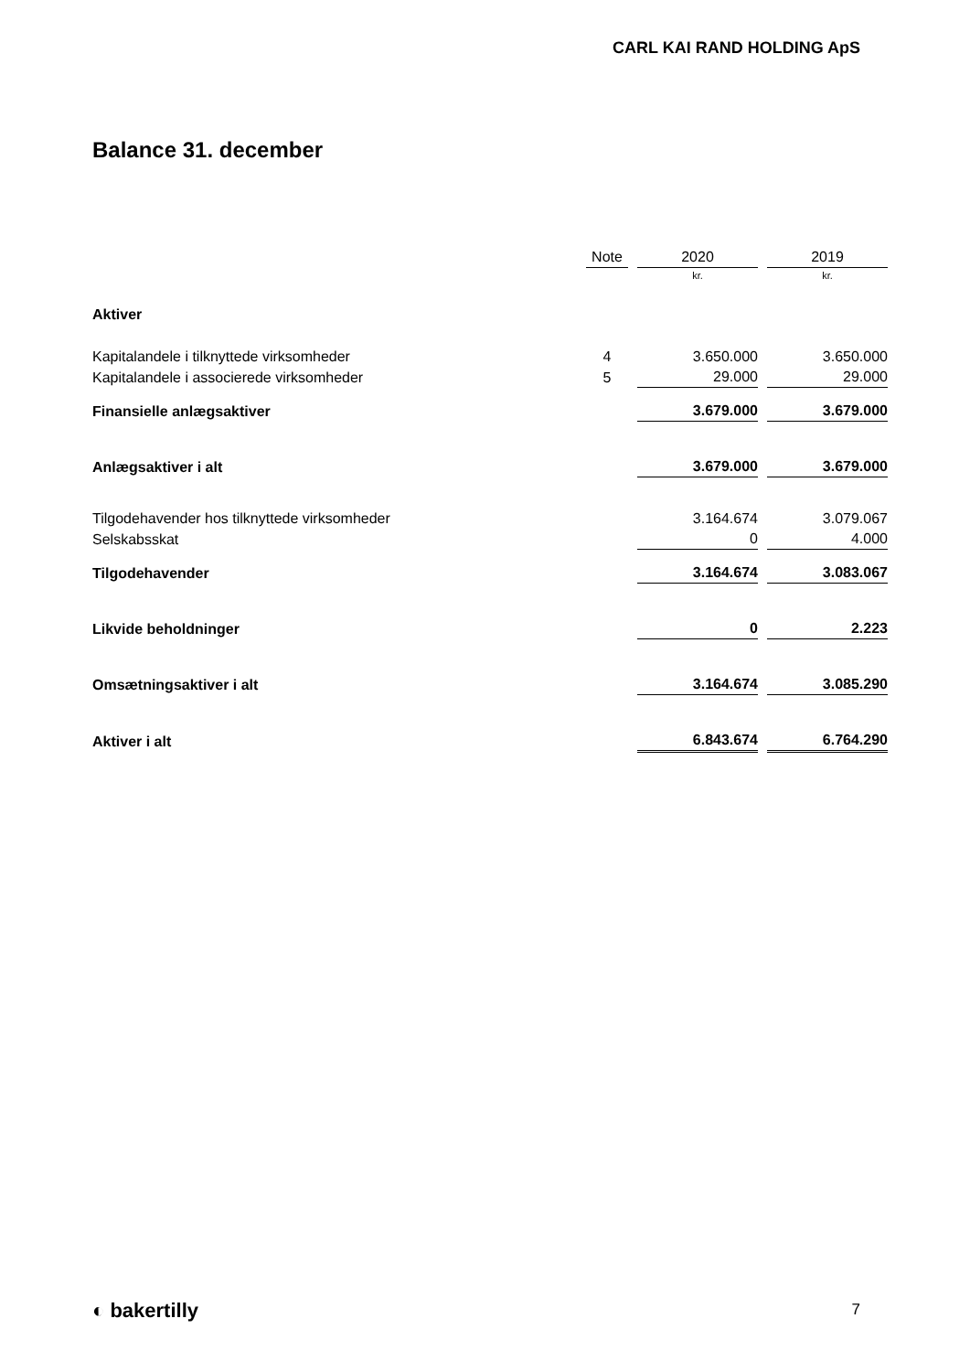CARL KAI RAND HOLDING ApS
Balance 31. december
| | Note | 2020 | 2019 |
| --- | --- | --- | --- |
| | | kr. | kr. |
| Aktiver | | | |
| Kapitalandele i tilknyttede virksomheder | 4 | 3.650.000 | 3.650.000 |
| Kapitalandele i associerede virksomheder | 5 | 29.000 | 29.000 |
| Finansielle anlægsaktiver | | 3.679.000 | 3.679.000 |
| Anlægsaktiver i alt | | 3.679.000 | 3.679.000 |
| Tilgodehavender hos tilknyttede virksomheder | | 3.164.674 | 3.079.067 |
| Selskabsskat | | 0 | 4.000 |
| Tilgodehavender | | 3.164.674 | 3.083.067 |
| Likvide beholdninger | | 0 | 2.223 |
| Omsætningsaktiver i alt | | 3.164.674 | 3.085.290 |
| Aktiver i alt | | 6.843.674 | 6.764.290 |
◐ bakertilly 7